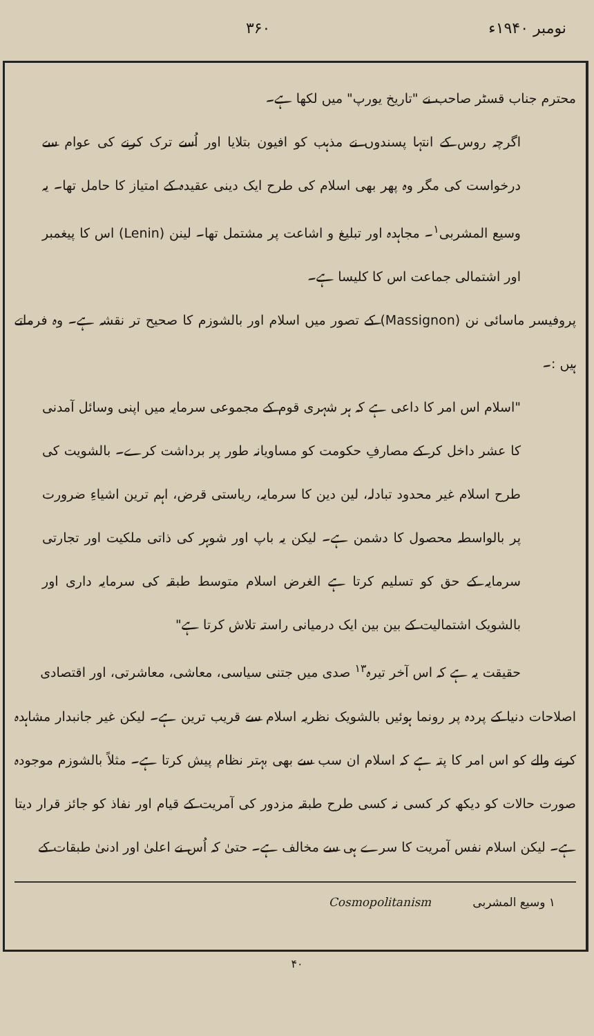نومبر ۱۹۴۰ء ۳۶۰
محترم جناب قسٹر صاحب نے "تاریخ یورپ" میں لکھا ہے۔
اگرچہ روس کے انتہا پسندوں نے مذہب کو افیون بتلایا اور اُسے ترک کرنے کی عوام سے درخواست کی مگر وہ پھر بھی اسلام کی طرح ایک دینی عقیدہ کے امتیاز کا حامل تھا۔ یہ وسیع المشربی<sup>۱</sup>۔ مجاہدہ اور تبلیغ و اشاعت پر مشتمل تھا۔ لینن (Lenin) اس کا پیغمبر اور اشتمالی جماعت اس کا کلیسا ہے۔
پروفیسر ماسائی نن (Massignon) کے تصور میں اسلام اور بالشوزم کا صحیح تر نقشہ ہے۔ وہ فرماتے ہیں :۔
"اسلام اس امر کا داعی ہے کہ ہر شہری قوم کے مجموعی سرمایہ میں اپنی وسائل آمدنی کا عشر داخل کر کے مصارفِ حکومت کو مساویانہ طور پر برداشت کرے۔ بالشویت کی طرح اسلام غیر محدود تبادلہ، لین دین کا سرمایہ، ریاستی قرض، اہم ترین اشیاءِ ضرورت پر بالواسطہ محصول کا دشمن ہے۔ لیکن یہ باپ اور شوہر کی ذاتی ملکیت اور تجارتی سرمایہ کے حق کو تسلیم کرتا ہے الغرض اسلام متوسط طبقہ کی سرمایہ داری اور بالشویک اشتمالیت کے بین بین ایک درمیانی راستہ تلاش کرتا ہے"
حقیقت یہ ہے کہ اس آخر تیرہ<sup>۱۳</sup> صدی میں جتنی سیاسی، معاشی، معاشرتی، اور اقتصادی
اصلاحات دنیا کے پردہ پر رونما ہوئیں بالشویک نظریہ اسلام سے قریب ترین ہے۔ لیکن غیر جانبدار مشاہدہ کرنے والے کو اس امر کا پتہ ہے کہ اسلام ان سب سے بھی بہتر نظام پیش کرتا ہے۔ مثلاً بالشوزم موجودہ صورت حالات کو دیکھ کر کسی نہ کسی طرح طبقہ مزدور کی آمریت کے قیام اور نفاذ کو جائز قرار دیتا ہے۔ لیکن اسلام نفس آمریت کا سرے ہی سے مخالف ہے۔ حتیٰ کہ اُس نے اعلیٰ اور ادنیٰ طبقات کے
۱ وسیع المشربی Cosmopolitanism
۴۰